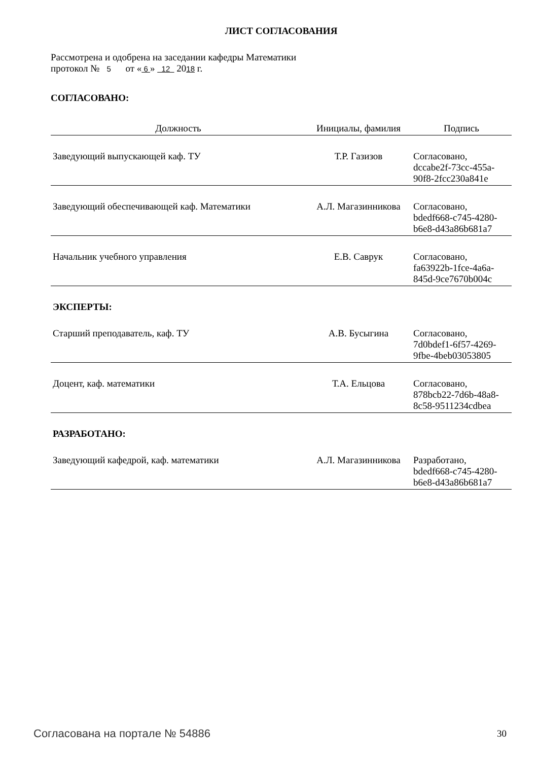ЛИСТ СОГЛАСОВАНИЯ
Рассмотрена и одобрена на заседании кафедры Математики
протокол № 5 от « 6 » 12 2018 г.
СОГЛАСОВАНО:
| Должность | Инициалы, фамилия | Подпись |
| --- | --- | --- |
| Заведующий выпускающей каф. ТУ | Т.Р. Газизов | Согласовано, dccabe2f-73cc-455a- 90f8-2fcc230a841e |
| Заведующий обеспечивающей каф. Математики | А.Л. Магазинникова | Согласовано, bdedf668-c745-4280- b6e8-d43a86b681a7 |
| Начальник учебного управления | Е.В. Саврук | Согласовано, fa63922b-1fce-4a6a- 845d-9ce7670b004c |
ЭКСПЕРТЫ:
| Старший преподаватель, каф. ТУ | А.В. Бусыгина | Согласовано, 7d0bdef1-6f57-4269- 9fbe-4beb03053805 |
| Доцент, каф. математики | Т.А. Ельцова | Согласовано, 878bcb22-7d6b-48a8- 8c58-9511234cdbea |
РАЗРАБОТАНО:
| Заведующий кафедрой, каф. математики | А.Л. Магазинникова | Разработано, bdedf668-c745-4280- b6e8-d43a86b681a7 |
Согласована на портале № 54886 30